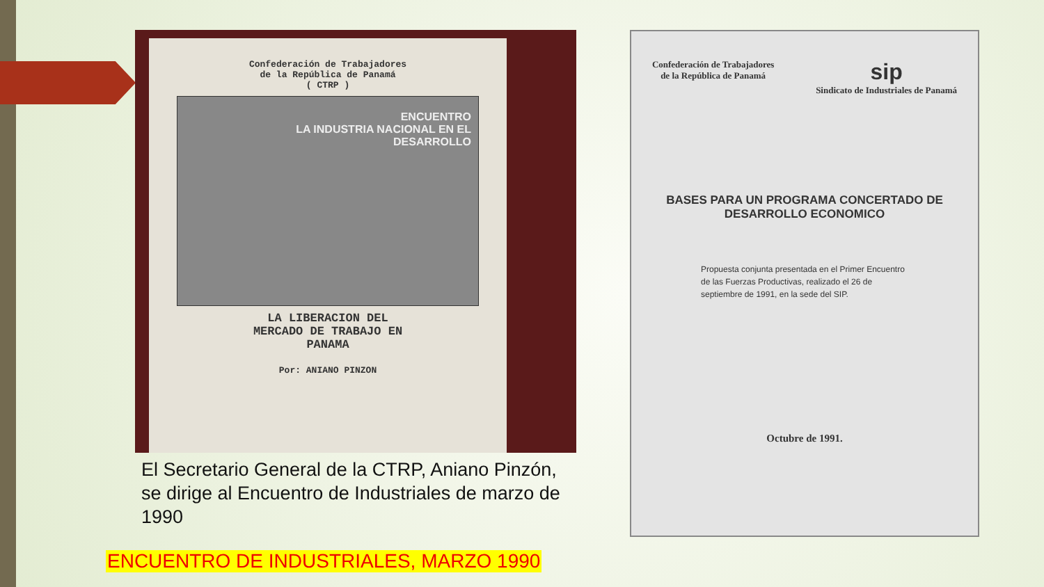Confederación de Trabajadores
de la República de Panamá
( CTRP )
ENCUENTRO
LA INDUSTRIA NACIONAL EN EL DESARROLLO
LA LIBERACION DEL
MERCADO DE TRABAJO EN
PANAMA
Por: ANIANO PINZON
Confederación de Trabajadores
de la República de Panamá
sip
Sindicato de Industriales de Panamá
BASES PARA UN PROGRAMA CONCERTADO DE
DESARROLLO ECONOMICO
Propuesta conjunta presentada en el Primer Encuentro de las Fuerzas Productivas, realizado el 26 de septiembre de 1991, en la sede del SIP.
Octubre de 1991.
El Secretario General de la CTRP, Aniano Pinzón, se dirige al Encuentro de Industriales de marzo de 1990
ENCUENTRO DE INDUSTRIALES, MARZO 1990